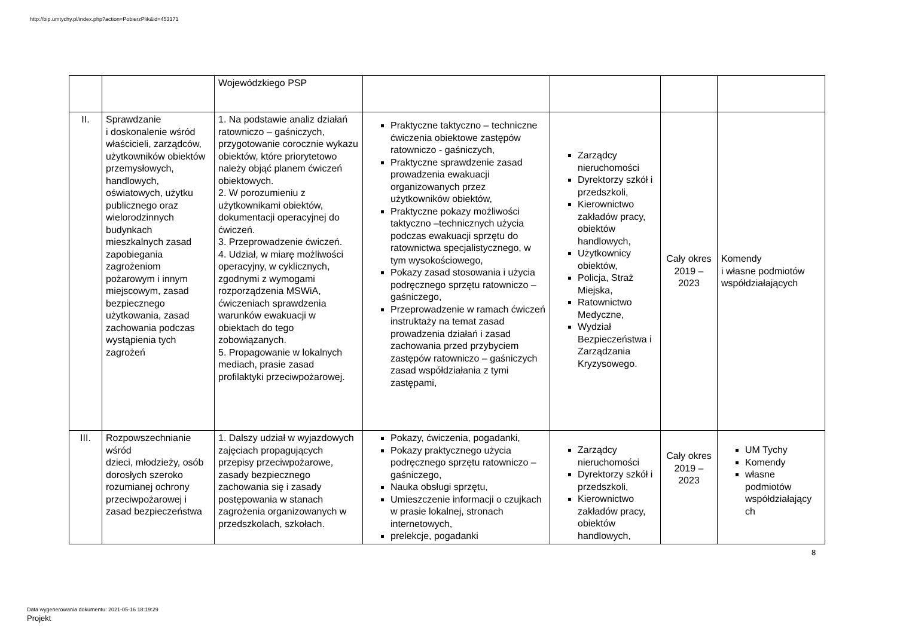http://bip.umtychy.pl/index.php?action=PobierzPlik&id=453171
| | | Wojewódzkiego PSP | | | | |
| II. | Sprawdzanie i doskonalenie wśród właścicieli, zarządców, użytkowników obiektów przemysłowych, handlowych, oświatowych, użytku publicznego oraz wielorodzinnych budynkach mieszkalnych zasad zapobiegania zagrożeniom pożarowym i innym miejscowym, zasad bezpiecznego użytkowania, zasad zachowania podczas wystąpienia tych zagrożeń | 1. Na podstawie analiz działań ratowniczo – gaśniczych, przygotowanie corocznie wykazu obiektów, które priorytetowo należy objąć planem ćwiczeń obiektowych. 2. W porozumieniu z użytkownikami obiektów, dokumentacji operacyjnej do ćwiczeń. 3. Przeprowadzenie ćwiczeń. 4. Udział, w miarę możliwości operacyjny, w cyklicznych, zgodnymi z wymogami rozporządzenia MSWiA, ćwiczeniach sprawdzenia warunków ewakuacji w obiektach do tego zobowiązanych. 5. Propagowanie w lokalnych mediach, prasie zasad profilaktyki przeciwpożarowej. | Praktyczne taktyczno – techniczne ćwiczenia obiektowe zastępów ratowniczo - gaśniczych, Praktyczne sprawdzenie zasad prowadzenia ewakuacji organizowanych przez użytkowników obiektów, Praktyczne pokazy możliwości taktyczno –technicznych użycia podczas ewakuacji sprzętu do ratownictwa specjalistycznego, w tym wysokościowego, Pokazy zasad stosowania i użycia podręcznego sprzętu ratowniczo – gaśniczego, Przeprowadzenie w ramach ćwiczeń instruktaży na temat zasad prowadzenia działań i zasad zachowania przed przybyciem zastępów ratowniczo – gaśniczych zasad współdziałania z tymi zastępami, | Zarządcy nieruchomości Dyrektorzy szkół i przedszkoli, Kierownictwo zakładów pracy, obiektów handlowych, Użytkownicy obiektów, Policja, Straż Miejska, Ratownictwo Medyczne, Wydział Bezpieczeństwa i Zarządzania Kryzysowego. | Cały okres 2019 – 2023 | Komendy i własne podmiotów współdziałających |
| III. | Rozpowszechnianie wśród dzieci, młodzieży, osób dorosłych szeroko rozumianej ochrony przeciwpożarowej i zasad bezpieczeństwa | 1. Dalszy udział w wyjazdowych zajęciach propagujących przepisy przeciwpożarowe, zasady bezpiecznego zachowania się i zasady postępowania w stanach zagrożenia organizowanych w przedszkolach, szkołach. | Pokazy, ćwiczenia, pogadanki, Pokazy praktycznego użycia podręcznego sprzętu ratowniczo – gaśniczego, Nauka obsługi sprzętu, Umieszczenie informacji o czujkach w prasie lokalnej, stronach internetowych, prelekcje, pogadanki | Zarządcy nieruchomości Dyrektorzy szkół i przedszkoli, Kierownictwo zakładów pracy, obiektów handlowych, | Cały okres 2019 – 2023 | UM Tychy Komendy własne podmiotów współdziałający ch |
8
Data wygenerowania dokumentu: 2021-05-16 18:19:29
Projekt